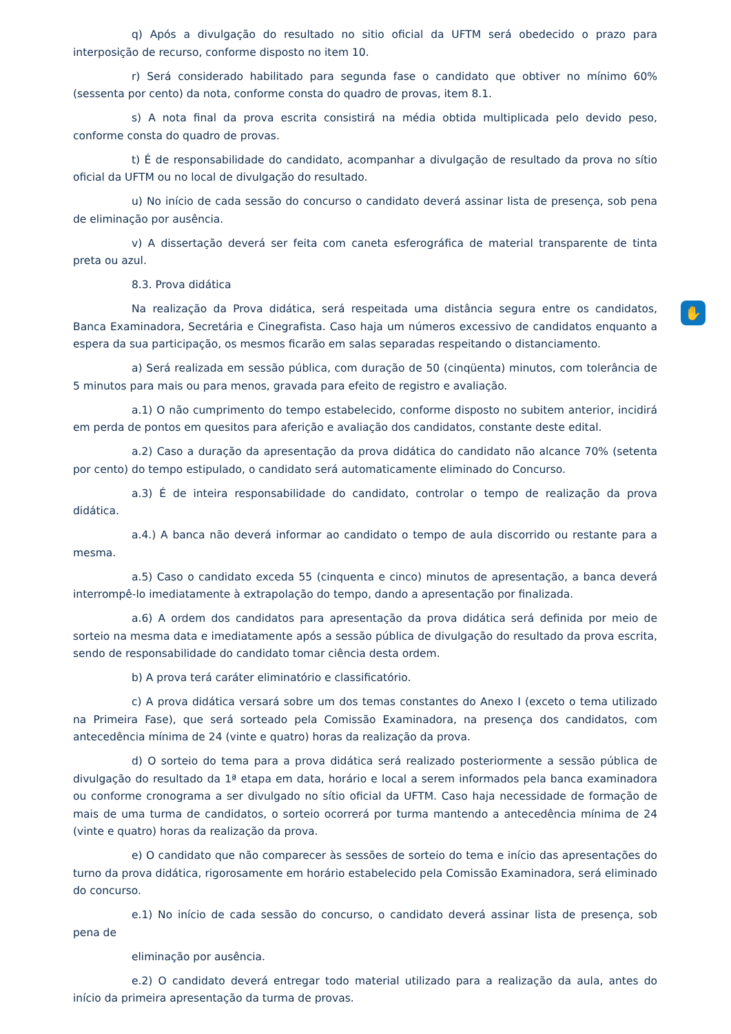q) Após a divulgação do resultado no sitio oficial da UFTM será obedecido o prazo para interposição de recurso, conforme disposto no item 10.
r) Será considerado habilitado para segunda fase o candidato que obtiver no mínimo 60% (sessenta por cento) da nota, conforme consta do quadro de provas, item 8.1.
s) A nota final da prova escrita consistirá na média obtida multiplicada pelo devido peso, conforme consta do quadro de provas.
t) É de responsabilidade do candidato, acompanhar a divulgação de resultado da prova no sítio oficial da UFTM ou no local de divulgação do resultado.
u) No início de cada sessão do concurso o candidato deverá assinar lista de presença, sob pena de eliminação por ausência.
v) A dissertação deverá ser feita com caneta esferográfica de material transparente de tinta preta ou azul.
8.3. Prova didática
Na realização da Prova didática, será respeitada uma distância segura entre os candidatos, Banca Examinadora, Secretária e Cinegrafista. Caso haja um números excessivo de candidatos enquanto a espera da sua participação, os mesmos ficarão em salas separadas respeitando o distanciamento.
a) Será realizada em sessão pública, com duração de 50 (cinqüenta) minutos, com tolerância de 5 minutos para mais ou para menos, gravada para efeito de registro e avaliação.
a.1) O não cumprimento do tempo estabelecido, conforme disposto no subitem anterior, incidirá em perda de pontos em quesitos para aferição e avaliação dos candidatos, constante deste edital.
a.2) Caso a duração da apresentação da prova didática do candidato não alcance 70% (setenta por cento) do tempo estipulado, o candidato será automaticamente eliminado do Concurso.
a.3) É de inteira responsabilidade do candidato, controlar o tempo de realização da prova didática.
a.4.) A banca não deverá informar ao candidato o tempo de aula discorrido ou restante para a mesma.
a.5) Caso o candidato exceda 55 (cinquenta e cinco) minutos de apresentação, a banca deverá interrompê-lo imediatamente à extrapolação do tempo, dando a apresentação por finalizada.
a.6) A ordem dos candidatos para apresentação da prova didática será definida por meio de sorteio na mesma data e imediatamente após a sessão pública de divulgação do resultado da prova escrita, sendo de responsabilidade do candidato tomar ciência desta ordem.
b) A prova terá caráter eliminatório e classificatório.
c) A prova didática versará sobre um dos temas constantes do Anexo I (exceto o tema utilizado na Primeira Fase), que será sorteado pela Comissão Examinadora, na presença dos candidatos, com antecedência mínima de 24 (vinte e quatro) horas da realização da prova.
d) O sorteio do tema para a prova didática será realizado posteriormente a sessão pública de divulgação do resultado da 1ª etapa em data, horário e local a serem informados pela banca examinadora ou conforme cronograma a ser divulgado no sítio oficial da UFTM. Caso haja necessidade de formação de mais de uma turma de candidatos, o sorteio ocorrerá por turma mantendo a antecedência mínima de 24 (vinte e quatro) horas da realização da prova.
e) O candidato que não comparecer às sessões de sorteio do tema e início das apresentações do turno da prova didática, rigorosamente em horário estabelecido pela Comissão Examinadora, será eliminado do concurso.
e.1) No início de cada sessão do concurso, o candidato deverá assinar lista de presença, sob pena de
eliminação por ausência.
e.2) O candidato deverá entregar todo material utilizado para a realização da aula, antes do início da primeira apresentação da turma de provas.
✋